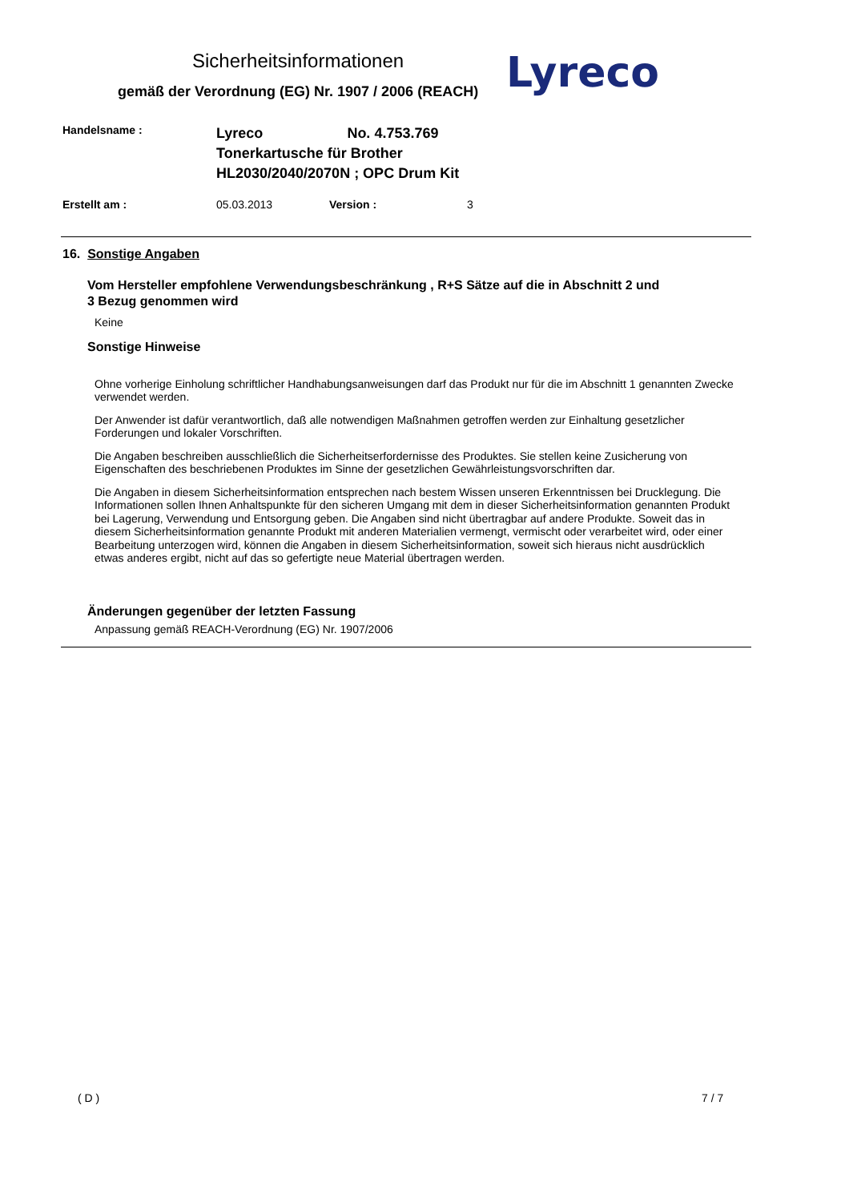Sicherheitsinformationen
gemäß der Verordnung (EG) Nr. 1907 / 2006 (REACH)
Lyreco
Handelsname :
Lyreco No. 4.753.769
Tonerkartusche für Brother
HL2030/2040/2070N ; OPC Drum Kit
Erstellt am : 05.03.2013 Version : 3
16. Sonstige Angaben
Vom Hersteller empfohlene Verwendungsbeschränkung , R+S Sätze auf die in Abschnitt 2 und 3 Bezug genommen wird
Keine
Sonstige Hinweise
Ohne vorherige Einholung schriftlicher Handhabungsanweisungen darf das Produkt nur für die im Abschnitt 1 genannten Zwecke verwendet werden.
Der Anwender ist dafür verantwortlich, daß alle notwendigen Maßnahmen getroffen werden zur Einhaltung gesetzlicher Forderungen und lokaler Vorschriften.
Die Angaben beschreiben ausschließlich die Sicherheitserfordernisse des Produktes. Sie stellen keine Zusicherung von Eigenschaften des beschriebenen Produktes im Sinne der gesetzlichen Gewährleistungsvorschriften dar.
Die Angaben in diesem Sicherheitsinformation entsprechen nach bestem Wissen unseren Erkenntnissen bei Drucklegung. Die Informationen sollen Ihnen Anhaltspunkte für den sicheren Umgang mit dem in dieser Sicherheitsinformation genannten Produkt bei Lagerung, Verwendung und Entsorgung geben. Die Angaben sind nicht übertragbar auf andere Produkte. Soweit das in diesem Sicherheitsinformation genannte Produkt mit anderen Materialien vermengt, vermischt oder verarbeitet wird, oder einer Bearbeitung unterzogen wird, können die Angaben in diesem Sicherheitsinformation, soweit sich hieraus nicht ausdrücklich etwas anderes ergibt, nicht auf das so gefertigte neue Material übertragen werden.
Änderungen gegenüber der letzten Fassung
Anpassung gemäß REACH-Verordnung (EG) Nr. 1907/2006
( D ) 7 / 7